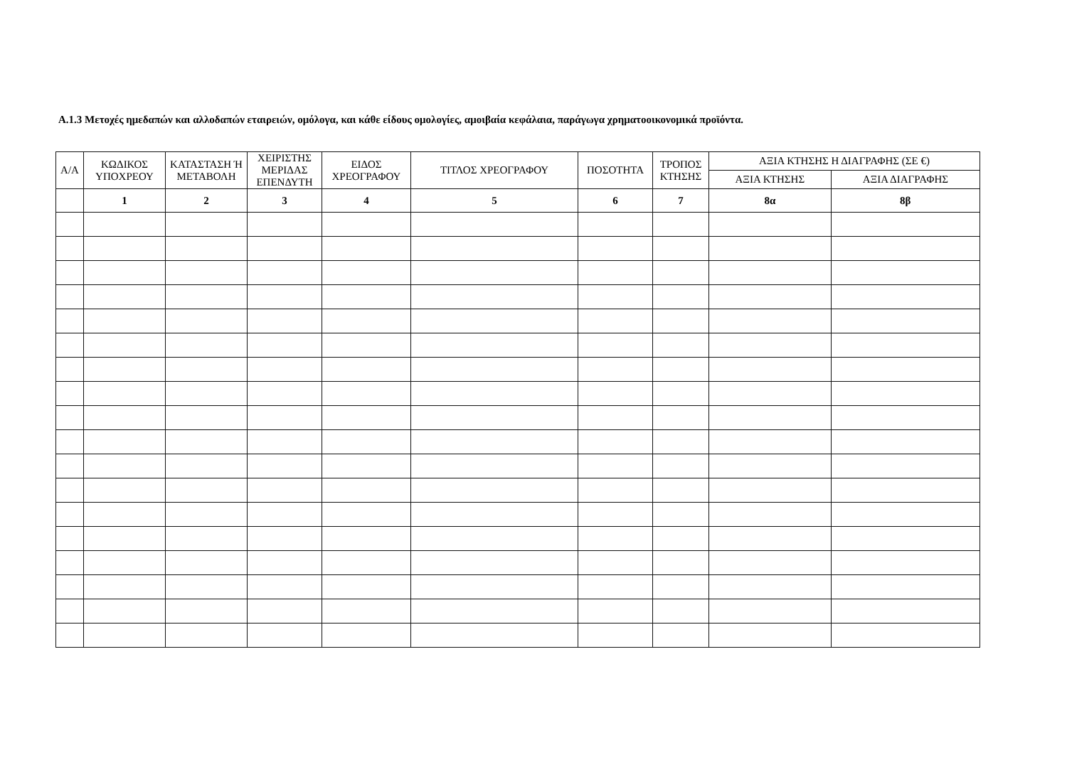Α.1.3 Μετοχές ημεδαπών και αλλοδαπών εταιρειών, ομόλογα, και κάθε είδους ομολογίες, αμοιβαία κεφάλαια, παράγωγα χρηματοοικονομικά προϊόντα.
| Α/Α | ΚΩΔΙΚΟΣ ΥΠΟΧΡΕΟΥ | ΚΑΤΑΣΤΑΣΗ Ή ΜΕΤΑΒΟΛΗ | ΧΕΙΡΙΣΤΗΣ ΜΕΡΙΔΑΣ ΕΠΕΝΔΥΤΗ | ΕΙΔΟΣ ΧΡΕΟΓΡΑΦΟΥ | ΤΙΤΛΟΣ ΧΡΕΟΓΡΑΦΟΥ | ΠΟΣΟΤΗΤΑ | ΤΡΟΠΟΣ ΚΤΗΣΗΣ | ΑΞΙΑ ΚΤΗΣΗΣ Η ΔΙΑΓΡΑΦΗΣ (ΣΕ €) | |
| --- | --- | --- | --- | --- | --- | --- | --- | --- | --- |
| | | | | | | | | ΑΞΙΑ ΚΤΗΣΗΣ | ΑΞΙΑ ΔΙΑΓΡΑΦΗΣ |
| | 1 | 2 | 3 | 4 | 5 | 6 | 7 | 8α | 8β |